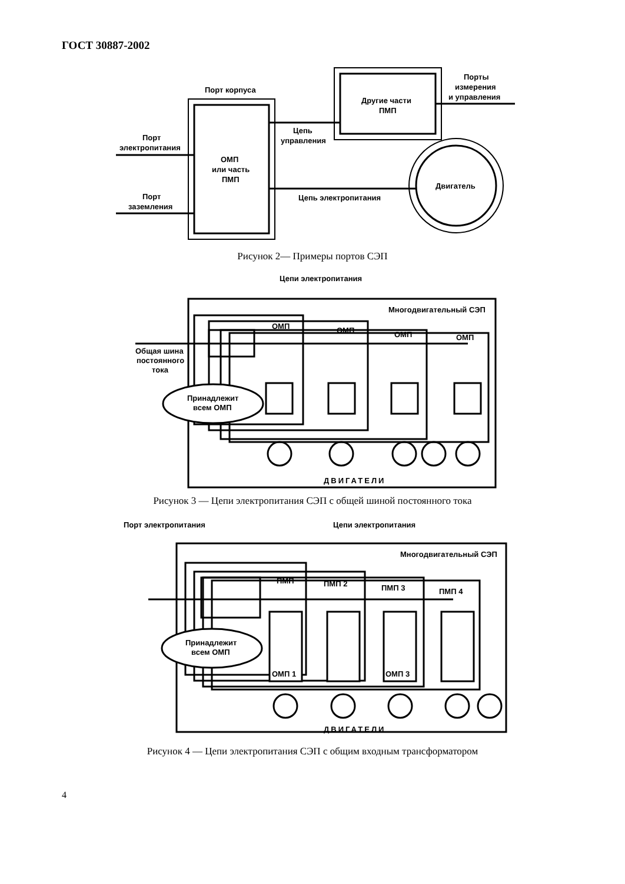ГОСТ 30887-2002
Порт корпуса
Порт
электропитания
Порт
заземления
ОМП
или часть
ПМП
Другие части
ПМП
Цепь
управления
Двигатель
Цепь электропитания
Порты
измерения
и управления
Рисунок 2— Примеры портов СЭП
Цепи электропитания
Многодвигательный СЭП
ОМП
ОМП
ОМП
ОМП
Общая шина
постоянного
тока
Принадлежит
всем ОМП
ДВИГАТЕЛИ
Рисунок 3 — Цепи электропитания СЭП с общей шиной постоянного тока
Порт электропитания
Цепи электропитания
Многодвигательный СЭП
ПМП
ПМП 2
ПМП 3
ПМП 4
ОМП 1
ОМП 3
Принадлежит
всем ОМП
ДВИГАТЕЛИ
Рисунок 4 — Цепи электропитания СЭП с общим входным трансформатором
4